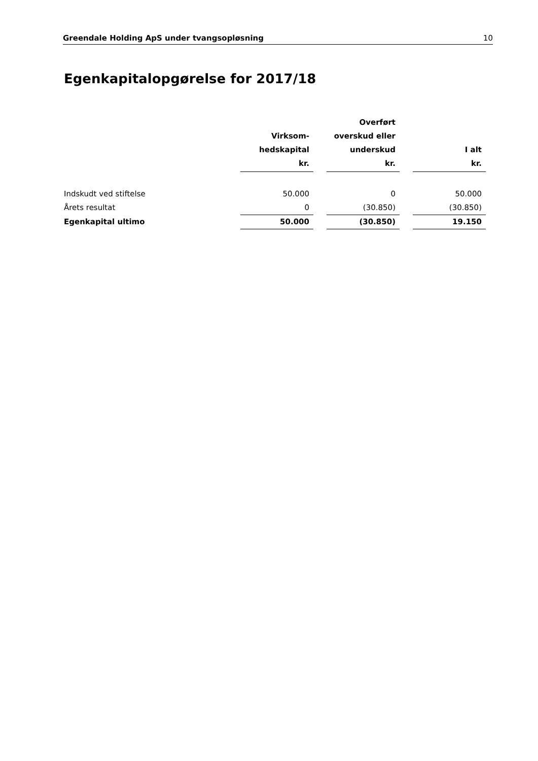Greendale Holding ApS under tvangsopløsning 10
Egenkapitalopgørelse for 2017/18
| | Virksom- hedskapital kr. | | Overført overskud eller underskud kr. | | I alt kr. |
| --- | --- | --- | --- | --- | --- |
| Indskudt ved stiftelse | 50.000 | | 0 | | 50.000 |
| Årets resultat | 0 | | (30.850) | | (30.850) |
| Egenkapital ultimo | 50.000 | | (30.850) | | 19.150 |